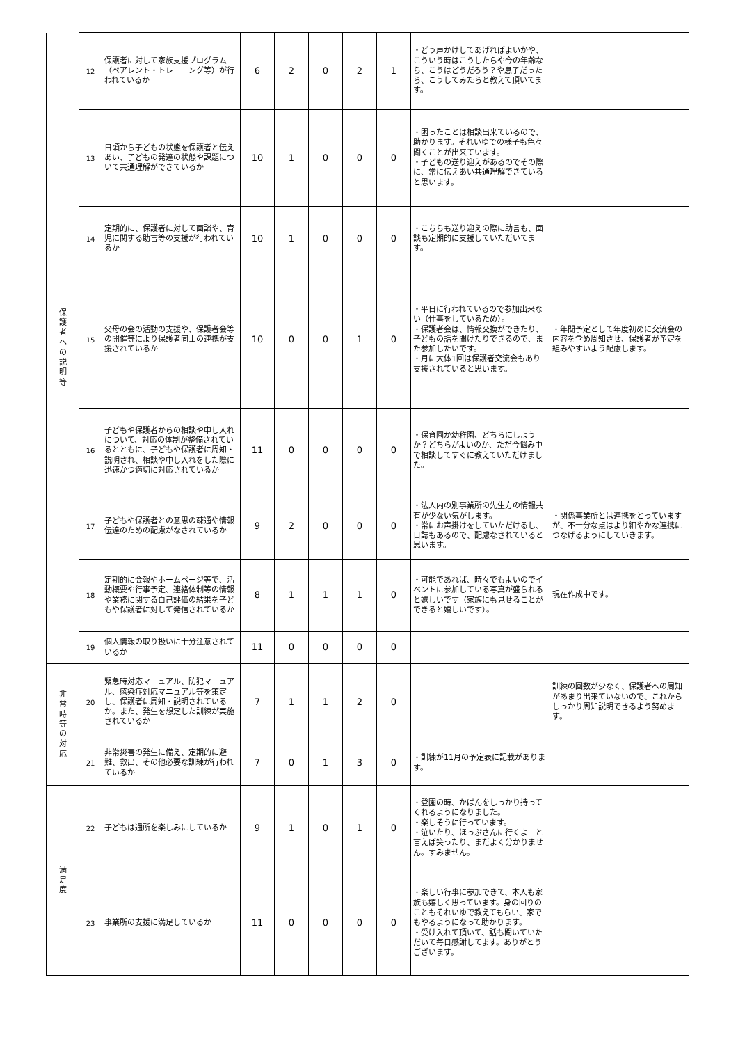| 保 護 者 へ の 説 明 等 | 12 | 保護者に対して家族支援プログラム（ペアレント・トレーニング等）が行われているか | 6 | 2 | 0 | 2 | 1 | ・どう声かけしてあげればよいかや、こういう時はこうしたらや今の年齢なら、こうはどうだろう？や息子だったら、こうしてみたらと教えて頂いてます。 | |
| | 13 | 日頃から子どもの状態を保護者と伝えあい、子どもの発達の状態や課題について共通理解ができているか | 10 | 1 | 0 | 0 | 0 | ・困ったことは相談出来ているので、助かります。それいゆでの様子も色々聞くことが出来ています。 ・子どもの送り迎えがあるのでその際に、常に伝えあい共通理解できていると思います。 | |
| | 14 | 定期的に、保護者に対して面談や、育児に関する助言等の支援が行われているか | 10 | 1 | 0 | 0 | 0 | ・こちらも送り迎えの際に助言も、面談も定期的に支援していただいてます。 | |
| | 15 | 父母の会の活動の支援や、保護者会等の開催等により保護者同士の連携が支援されているか | 10 | 0 | 0 | 1 | 0 | ・平日に行われているので参加出来ない（仕事をしているため）。 ・保護者会は、情報交換ができたり、子どもの話を聞けたりできるので、また参加したいです。 ・月に大体1回は保護者交流会もあり支援されていると思います。 | ・年間予定として年度初めに交流会の内容を含め周知させ、保護者が予定を組みやすいよう配慮します。 |
| | 16 | 子どもや保護者からの相談や申し入れについて、対応の体制が整備されているとともに、子どもや保護者に周知・説明され、相談や申し入れをした際に迅速かつ適切に対応されているか | 11 | 0 | 0 | 0 | 0 | ・保育園か幼稚園、どちらにしようか？どちらがよいのか、ただ今悩み中で相談してすぐに教えていただけました。 | |
| | 17 | 子どもや保護者との意思の疎通や情報伝達のための配慮がなされているか | 9 | 2 | 0 | 0 | 0 | ・法人内の別事業所の先生方の情報共有が少ない気がします。 ・常にお声掛けをしていただけるし、日誌もあるので、配慮なされていると思います。 | ・関係事業所とは連携をとっていますが、不十分な点はより細やかな連携につなげるようにしていきます。 |
| | 18 | 定期的に会報やホームページ等で、活動概要や行事予定、連絡体制等の情報や業務に関する自己評価の結果を子どもや保護者に対して発信されているか | 8 | 1 | 1 | 1 | 0 | ・可能であれば、時々でもよいのでイベントに参加している写真が盛られると嬉しいです（家族にも見せることができると嬉しいです）。 | 現在作成中です。 |
| | 19 | 個人情報の取り扱いに十分注意されているか | 11 | 0 | 0 | 0 | 0 | | |
| 非 常 時 等 の 対 応 | 20 | 緊急時対応マニュアル、防犯マニュアル、感染症対応マニュアル等を策定し、保護者に周知・説明されているか。また、発生を想定した訓練が実施されているか | 7 | 1 | 1 | 2 | 0 | | 訓練の回数が少なく、保護者への周知があまり出来ていないので、これからしっかり周知説明できるよう努めます。 |
| | 21 | 非常災害の発生に備え、定期的に避難、救出、その他必要な訓練が行われているか | 7 | 0 | 1 | 3 | 0 | ・訓練が11月の予定表に記載があります。 | |
| 満 足 度 | 22 | 子どもは通所を楽しみにしているか | 9 | 1 | 0 | 1 | 0 | ・登園の時、かばんをしっかり持ってくれるようになりました。 ・楽しそうに行っています。 ・泣いたり、ほっぷさんに行くよーと言えば笑ったり、まだよく分かりません。すみません。 | |
| | 23 | 事業所の支援に満足しているか | 11 | 0 | 0 | 0 | 0 | ・楽しい行事に参加できて、本人も家族も嬉しく思っています。身の回りのこともそれいゆで教えてもらい、家でもやるようになって助かります。 ・受け入れて頂いて、話も聞いていただいて毎日感謝してます。ありがとうございます。 | |